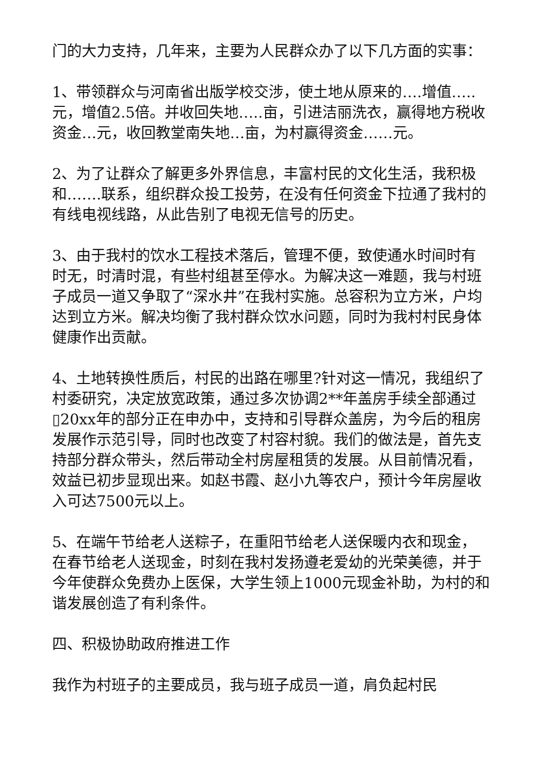门的大力支持，几年来，主要为人民群众办了以下几方面的实事：
1、带领群众与河南省出版学校交涉，使土地从原来的….增值…..元，增值2.5倍。并收回失地…..亩，引进洁丽洗衣，赢得地方税收资金…元，收回教堂南失地…亩，为村赢得资金……元。
2、为了让群众了解更多外界信息，丰富村民的文化生活，我积极和…….联系，组织群众投工投劳，在没有任何资金下拉通了我村的有线电视线路，从此告别了电视无信号的历史。
3、由于我村的饮水工程技术落后，管理不便，致使通水时间时有时无，时清时混，有些村组甚至停水。为解决这一难题，我与村班子成员一道又争取了“深水井”在我村实施。总容积为立方米，户均达到立方米。解决均衡了我村群众饮水问题，同时为我村村民身体健康作出贡献。
4、土地转换性质后，村民的出路在哪里?针对这一情况，我组织了村委研究，决定放宽政策，通过多次协调2**年盖房手续全部通过▯20xx年的部分正在申办中，支持和引导群众盖房，为今后的租房发展作示范引导，同时也改变了村容村貌。我们的做法是，首先支持部分群众带头，然后带动全村房屋租赁的发展。从目前情况看，效益已初步显现出来。如赵书霞、赵小九等农户，预计今年房屋收入可达7500元以上。
5、在端午节给老人送粽子，在重阳节给老人送保暖内衣和现金，在春节给老人送现金，时刻在我村发扬遵老爱幼的光荣美德，并于今年使群众免费办上医保，大学生领上1000元现金补助，为村的和谐发展创造了有利条件。
四、积极协助政府推进工作
我作为村班子的主要成员，我与班子成员一道，肩负起村民